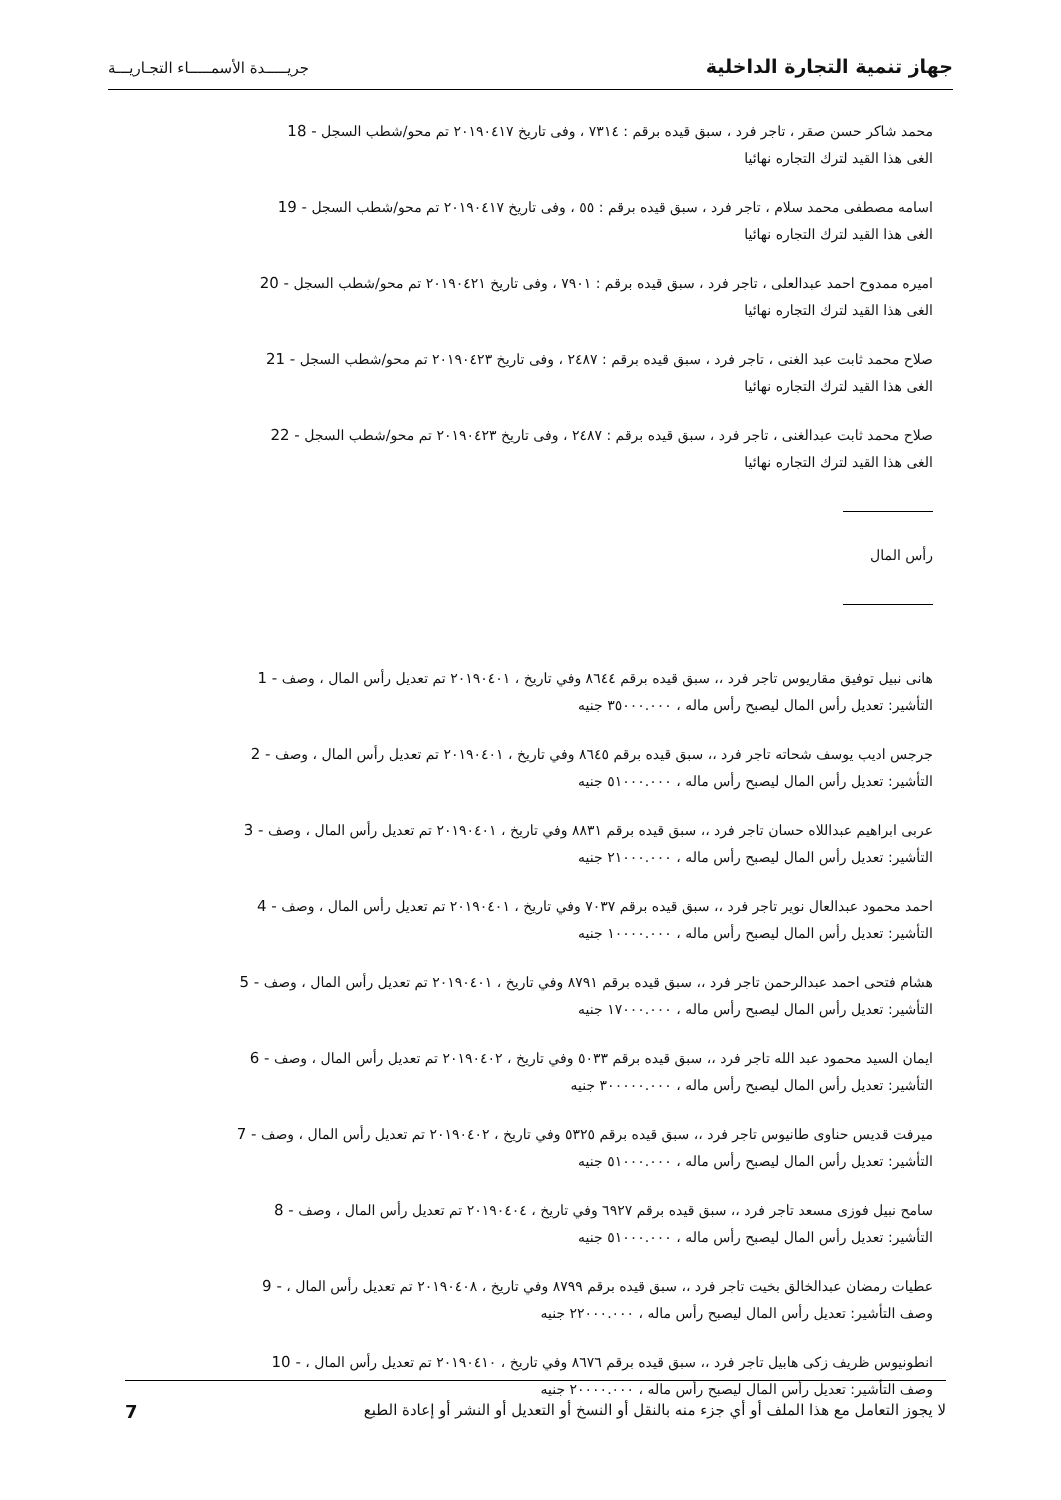جهاز تنمية التجارة الداخلية
جريـــــدة الأسمـــــاء التجـاريـــة
محمد شاكر حسن صقر ، تاجر فرد ، سبق قيده برقم : ٧٣١٤ ، وفى تاريخ ٢٠١٩٠٤١٧ تم محو/شطب السجل 18 -
الغى هذا القيد لترك التجاره نهائيا
اسامه مصطفى محمد سلام ، تاجر فرد ، سبق قيده برقم : ٥٥ ، وفى تاريخ ٢٠١٩٠٤١٧ تم محو/شطب السجل 19 -
الغى هذا القيد لترك التجاره نهائيا
اميره ممدوح احمد عبدالعلى ، تاجر فرد ، سبق قيده برقم : ٧٩٠١ ، وفى تاريخ ٢٠١٩٠٤٢١ تم محو/شطب السجل 20 -
الغى هذا القيد لترك التجاره نهائيا
صلاح محمد ثابت عبد الغنى ، تاجر فرد ، سبق قيده برقم : ٢٤٨٧ ، وفى تاريخ ٢٠١٩٠٤٢٣ تم محو/شطب السجل 21 -
الغى هذا القيد لترك التجاره نهائيا
صلاح محمد ثابت عبدالغنى ، تاجر فرد ، سبق قيده برقم : ٢٤٨٧ ، وفى تاريخ ٢٠١٩٠٤٢٣ تم محو/شطب السجل 22 -
الغى هذا القيد لترك التجاره نهائيا
رأس المال
هانى نبيل توفيق مقاريوس تاجر فرد ،، سبق قيده برقم ٨٦٤٤ وفي تاريخ ، ٢٠١٩٠٤٠١ تم تعديل رأس المال ، وصف 1 -
التأشير: تعديل رأس المال ليصبح رأس ماله ، ٣٥٠٠٠.٠٠٠ جنيه
جرجس اديب يوسف شحاته تاجر فرد ،، سبق قيده برقم ٨٦٤٥ وفي تاريخ ، ٢٠١٩٠٤٠١ تم تعديل رأس المال ، وصف 2 -
التأشير: تعديل رأس المال ليصبح رأس ماله ، ٥١٠٠٠.٠٠٠ جنيه
عربى ابراهيم عبداللاه حسان تاجر فرد ،، سبق قيده برقم ٨٨٣١ وفي تاريخ ، ٢٠١٩٠٤٠١ تم تعديل رأس المال ، وصف 3 -
التأشير: تعديل رأس المال ليصبح رأس ماله ، ٢١٠٠٠.٠٠٠ جنيه
احمد محمود عبدالعال نوير تاجر فرد ،، سبق قيده برقم ٧٠٣٧ وفي تاريخ ، ٢٠١٩٠٤٠١ تم تعديل رأس المال ، وصف 4 -
التأشير: تعديل رأس المال ليصبح رأس ماله ، ١٠٠٠٠.٠٠٠ جنيه
هشام فتحى احمد عبدالرحمن تاجر فرد ،، سبق قيده برقم ٨٧٩١ وفي تاريخ ، ٢٠١٩٠٤٠١ تم تعديل رأس المال ، وصف 5 -
التأشير: تعديل رأس المال ليصبح رأس ماله ، ١٧٠٠٠.٠٠٠ جنيه
ايمان السيد محمود عبد الله تاجر فرد ،، سبق قيده برقم ٥٠٣٣ وفي تاريخ ، ٢٠١٩٠٤٠٢ تم تعديل رأس المال ، وصف 6 -
التأشير: تعديل رأس المال ليصبح رأس ماله ، ٣٠٠٠٠٠.٠٠٠ جنيه
ميرفت قديس حناوى طانيوس تاجر فرد ،، سبق قيده برقم ٥٣٢٥ وفي تاريخ ، ٢٠١٩٠٤٠٢ تم تعديل رأس المال ، وصف 7 -
التأشير: تعديل رأس المال ليصبح رأس ماله ، ٥١٠٠٠.٠٠٠ جنيه
سامح نبيل فوزى مسعد تاجر فرد ،، سبق قيده برقم ٦٩٢٧ وفي تاريخ ، ٢٠١٩٠٤٠٤ تم تعديل رأس المال ، وصف 8 -
التأشير: تعديل رأس المال ليصبح رأس ماله ، ٥١٠٠٠.٠٠٠ جنيه
عطيات رمضان عبدالخالق بخيت تاجر فرد ،، سبق قيده برقم ٨٧٩٩ وفي تاريخ ، ٢٠١٩٠٤٠٨ تم تعديل رأس المال ، 9 -
وصف التأشير: تعديل رأس المال ليصبح رأس ماله ، ٢٢٠٠٠.٠٠٠ جنيه
انطونيوس ظريف زكى هابيل تاجر فرد ،، سبق قيده برقم ٨٦٧٦ وفي تاريخ ، ٢٠١٩٠٤١٠ تم تعديل رأس المال ، 10 -
وصف التأشير: تعديل رأس المال ليصبح رأس ماله ، ٢٠٠٠٠.٠٠٠ جنيه
لا يجوز التعامل مع هذا الملف أو أي جزء منه بالنقل أو النسخ أو التعديل أو النشر أو إعادة الطبع
7